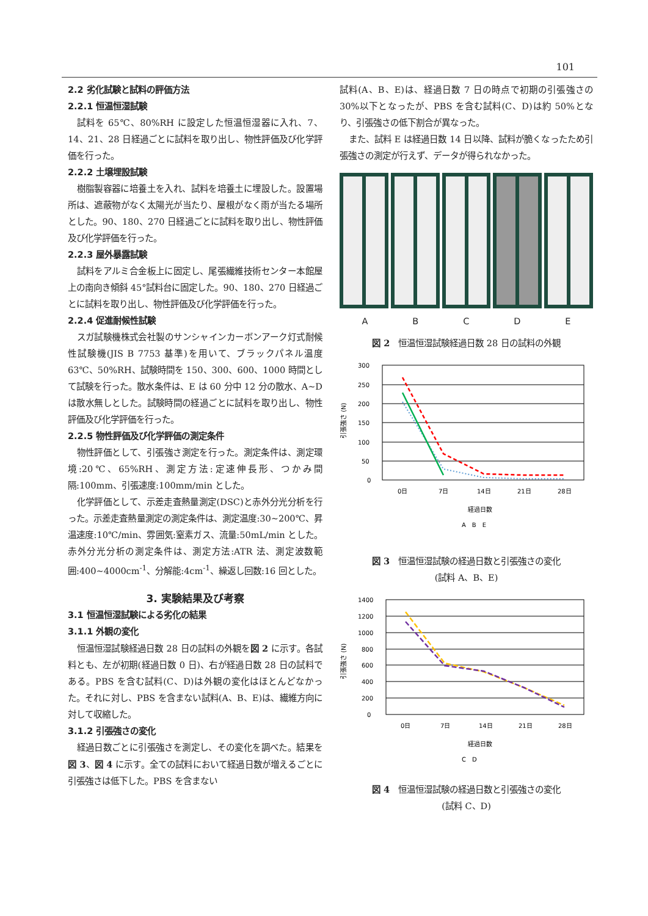101
2.2 劣化試験と試料の評価方法
2.2.1 恒温恒湿試験
試料を 65℃、80%RH に設定した恒温恒湿器に入れ、7、14、21、28 日経過ごとに試料を取り出し、物性評価及び化学評価を行った。
2.2.2 土壌埋設試験
樹脂製容器に培養土を入れ、試料を培養土に埋設した。設置場所は、遮蔽物がなく太陽光が当たり、屋根がなく雨が当たる場所とした。90、180、270 日経過ごとに試料を取り出し、物性評価及び化学評価を行った。
2.2.3 屋外暴露試験
試料をアルミ合金板上に固定し、尾張繊維技術センター本館屋上の南向き傾斜 45°試料台に固定した。90、180、270 日経過ごとに試料を取り出し、物性評価及び化学評価を行った。
2.2.4 促進耐候性試験
スガ試験機株式会社製のサンシャインカーボンアーク灯式耐候性試験機(JIS B 7753 基準)を用いて、ブラックパネル温度 63℃、50%RH、試験時間を 150、300、600、1000 時間として試験を行った。散水条件は、E は 60 分中 12 分の散水、A~D は散水無しとした。試験時間の経過ごとに試料を取り出し、物性評価及び化学評価を行った。
2.2.5 物性評価及び化学評価の測定条件
物性評価として、引張強さ測定を行った。測定条件は、測定環境:20℃、65%RH、測定方法:定速伸長形、つかみ間隔:100mm、引張速度:100mm/min とした。
化学評価として、示差走査熱量測定(DSC)と赤外分光分析を行った。示差走査熱量測定の測定条件は、測定温度:30~200℃、昇温速度:10℃/min、雰囲気:窒素ガス、流量:50mL/min とした。赤外分光分析の測定条件は、測定方法:ATR 法、測定波数範囲:400~4000cm<sup>-1</sup>、分解能:4cm<sup>-1</sup>、繰返し回数:16 回とした。
3. 実験結果及び考察
3.1 恒温恒湿試験による劣化の結果
3.1.1 外観の変化
恒温恒湿試験経過日数 28 日の試料の外観を図 2 に示す。各試料とも、左が初期(経過日数 0 日)、右が経過日数 28 日の試料である。PBS を含む試料(C、D)は外観の変化はほとんどなかった。それに対し、PBS を含まない試料(A、B、E)は、繊維方向に対して収縮した。
3.1.2 引張強さの変化
経過日数ごとに引張強さを測定し、その変化を調べた。結果を図 3、図 4 に示す。全ての試料において経過日数が増えるごとに引張強さは低下した。PBS を含まない
試料(A、B、E)は、経過日数 7 日の時点で初期の引張強さの 30%以下となったが、PBS を含む試料(C、D)は約 50%となり、引張強さの低下割合が異なった。
また、試料 E は経過日数 14 日以降、試料が脆くなったため引張強さの測定が行えず、データが得られなかった。
A B C D E
図 2　恒温恒湿試験経過日数 28 日の試料の外観
300
250
200
150
100
50
0
引張強さ (N)
0日
7日
14日
21日
28日
経過日数
A　B　E
図 3　恒温恒湿試験の経過日数と引張強さの変化
(試料 A、B、E)
1400
1200
1000
800
600
400
200
0
引張強さ (N)
0日
7日
14日
21日
28日
経過日数
C　D
図 4　恒温恒湿試験の経過日数と引張強さの変化
(試料 C、D)